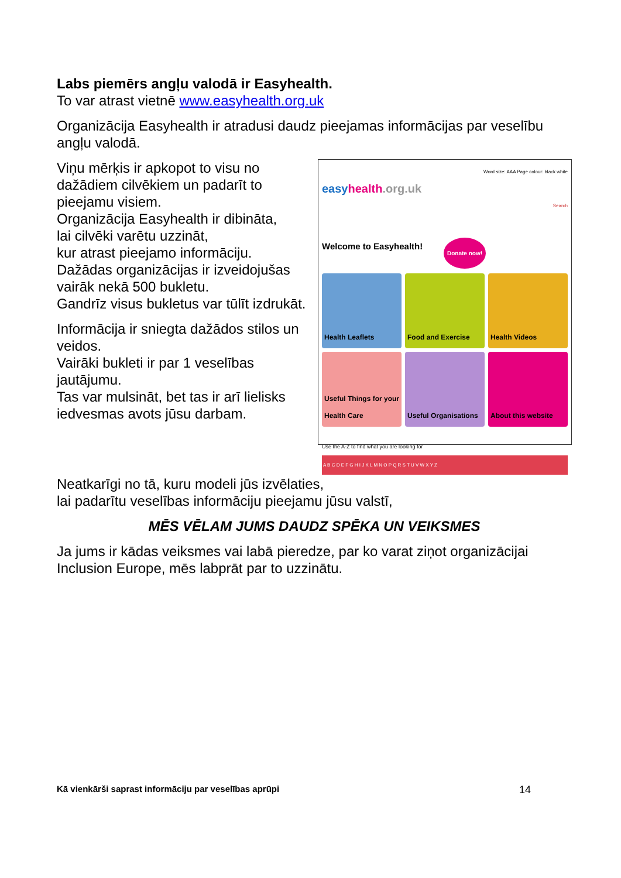Labs piemērs angļu valodā ir Easyhealth.
To var atrast vietnē www.easyhealth.org.uk
Organizācija Easyhealth ir atradusi daudz pieejamas informācijas par veselību angļu valodā.
Viņu mērķis ir apkopot to visu no dažādiem cilvēkiem un padarīt to pieejamu visiem.
Organizācija Easyhealth ir dibināta,
lai cilvēki varētu uzzināt,
kur atrast pieejamo informāciju.
Dažādas organizācijas ir izveidojušas vairāk nekā 500 bukletu.
Gandrīz visus bukletus var tūlīt izdrukāt.
Informācija ir sniegta dažādos stilos un veidos.
Vairāki bukleti ir par 1 veselības jautājumu.
Tas var mulsināt, bet tas ir arī lielisks iedvesmas avots jūsu darbam.
Word size: AAA Page colour: black white
easyhealth.org.uk
Search
Welcome to Easyhealth! Donate now!
Health Leaflets
Food and Exercise
Health Videos
Useful Things for your Health Care
Useful Organisations
About this website
Use the A-Z to find what you are looking for
A B C D E F G H I J K L M N O P Q R S T U V W X Y Z
Neatkarīgi no tā, kuru modeli jūs izvēlaties,
lai padarītu veselības informāciju pieejamu jūsu valstī,
MĒS VĒLAM JUMS DAUDZ SPĒKA UN VEIKSMES
Ja jums ir kādas veiksmes vai labā pieredze, par ko varat ziņot organizācijai Inclusion Europe, mēs labprāt par to uzzinātu.
Kā vienkārši saprast informāciju par veselības aprūpi 14